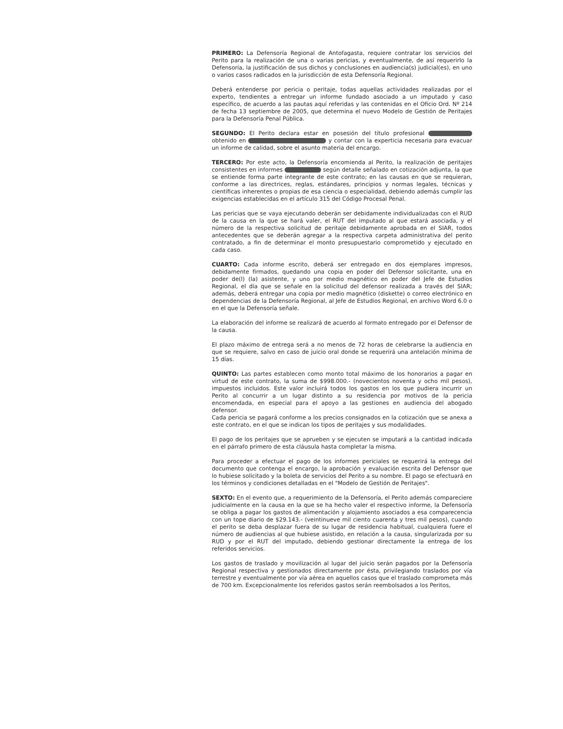PRIMERO: La Defensoría Regional de Antofagasta, requiere contratar los servicios del Perito para la realización de una o varias pericias, y eventualmente, de así requerirlo la Defensoría, la justificación de sus dichos y conclusiones en audiencia(s) judicial(es), en uno o varios casos radicados en la jurisdicción de esta Defensoría Regional.
Deberá entenderse por pericia o peritaje, todas aquellas actividades realizadas por el experto, tendientes a entregar un informe fundado asociado a un imputado y caso específico, de acuerdo a las pautas aquí referidas y las contenidas en el Oficio Ord. Nº 214 de fecha 13 septiembre de 2005, que determina el nuevo Modelo de Gestión de Peritajes para la Defensoría Penal Pública.
SEGUNDO: El Perito declara estar en posesión del título profesional obtenido en y contar con la experticia necesaria para evacuar un informe de calidad, sobre el asunto materia del encargo.
TERCERO: Por este acto, la Defensoría encomienda al Perito, la realización de peritajes consistentes en informes según detalle señalado en cotización adjunta, la que se entiende forma parte integrante de este contrato; en las causas en que se requieran, conforme a las directrices, reglas, estándares, principios y normas legales, técnicas y científicas inherentes o propias de esa ciencia o especialidad, debiendo además cumplir las exigencias establecidas en el artículo 315 del Código Procesal Penal.
Las pericias que se vaya ejecutando deberán ser debidamente individualizadas con el RUD de la causa en la que se hará valer, el RUT del imputado al que estará asociada, y el número de la respectiva solicitud de peritaje debidamente aprobada en el SIAR, todos antecedentes que se deberán agregar a la respectiva carpeta administrativa del perito contratado, a fin de determinar el monto presupuestario comprometido y ejecutado en cada caso.
CUARTO: Cada informe escrito, deberá ser entregado en dos ejemplares impresos, debidamente firmados, quedando una copia en poder del Defensor solicitante, una en poder de(l) (la) asistente, y uno por medio magnético en poder del Jefe de Estudios Regional, el día que se señale en la solicitud del defensor realizada a través del SIAR; además, deberá entregar una copia por medio magnético (diskette) o correo electrónico en dependencias de la Defensoría Regional, al Jefe de Estudios Regional, en archivo Word 6.0 o en el que la Defensoría señale.
La elaboración del informe se realizará de acuerdo al formato entregado por el Defensor de la causa.
El plazo máximo de entrega será a no menos de 72 horas de celebrarse la audiencia en que se requiere, salvo en caso de juicio oral donde se requerirá una antelación mínima de 15 días.
QUINTO: Las partes establecen como monto total máximo de los honorarios a pagar en virtud de este contrato, la suma de $998.000.- (novecientos noventa y ocho mil pesos), impuestos incluidos. Este valor incluirá todos los gastos en los que pudiera incurrir un Perito al concurrir a un lugar distinto a su residencia por motivos de la pericia encomendada, en especial para el apoyo a las gestiones en audiencia del abogado defensor.
Cada pericia se pagará conforme a los precios consignados en la cotización que se anexa a este contrato, en el que se indican los tipos de peritajes y sus modalidades.
El pago de los peritajes que se aprueben y se ejecuten se imputará a la cantidad indicada en el párrafo primero de esta cláusula hasta completar la misma.
Para proceder a efectuar el pago de los informes periciales se requerirá la entrega del documento que contenga el encargo, la aprobación y evaluación escrita del Defensor que lo hubiese solicitado y la boleta de servicios del Perito a su nombre. El pago se efectuará en los términos y condiciones detalladas en el "Modelo de Gestión de Peritajes".
SEXTO: En el evento que, a requerimiento de la Defensoría, el Perito además compareciere judicialmente en la causa en la que se ha hecho valer el respectivo informe, la Defensoría se obliga a pagar los gastos de alimentación y alojamiento asociados a esa comparecencia con un tope diario de $29.143.- (veintinueve mil ciento cuarenta y tres mil pesos), cuando el perito se deba desplazar fuera de su lugar de residencia habitual, cualquiera fuere el número de audiencias al que hubiese asistido, en relación a la causa, singularizada por su RUD y por el RUT del imputado, debiendo gestionar directamente la entrega de los referidos servicios.
Los gastos de traslado y movilización al lugar del juicio serán pagados por la Defensoría Regional respectiva y gestionados directamente por ésta, privilegiando traslados por vía terrestre y eventualmente por vía aérea en aquellos casos que el traslado comprometa más de 700 km. Excepcionalmente los referidos gastos serán reembolsados a los Peritos,